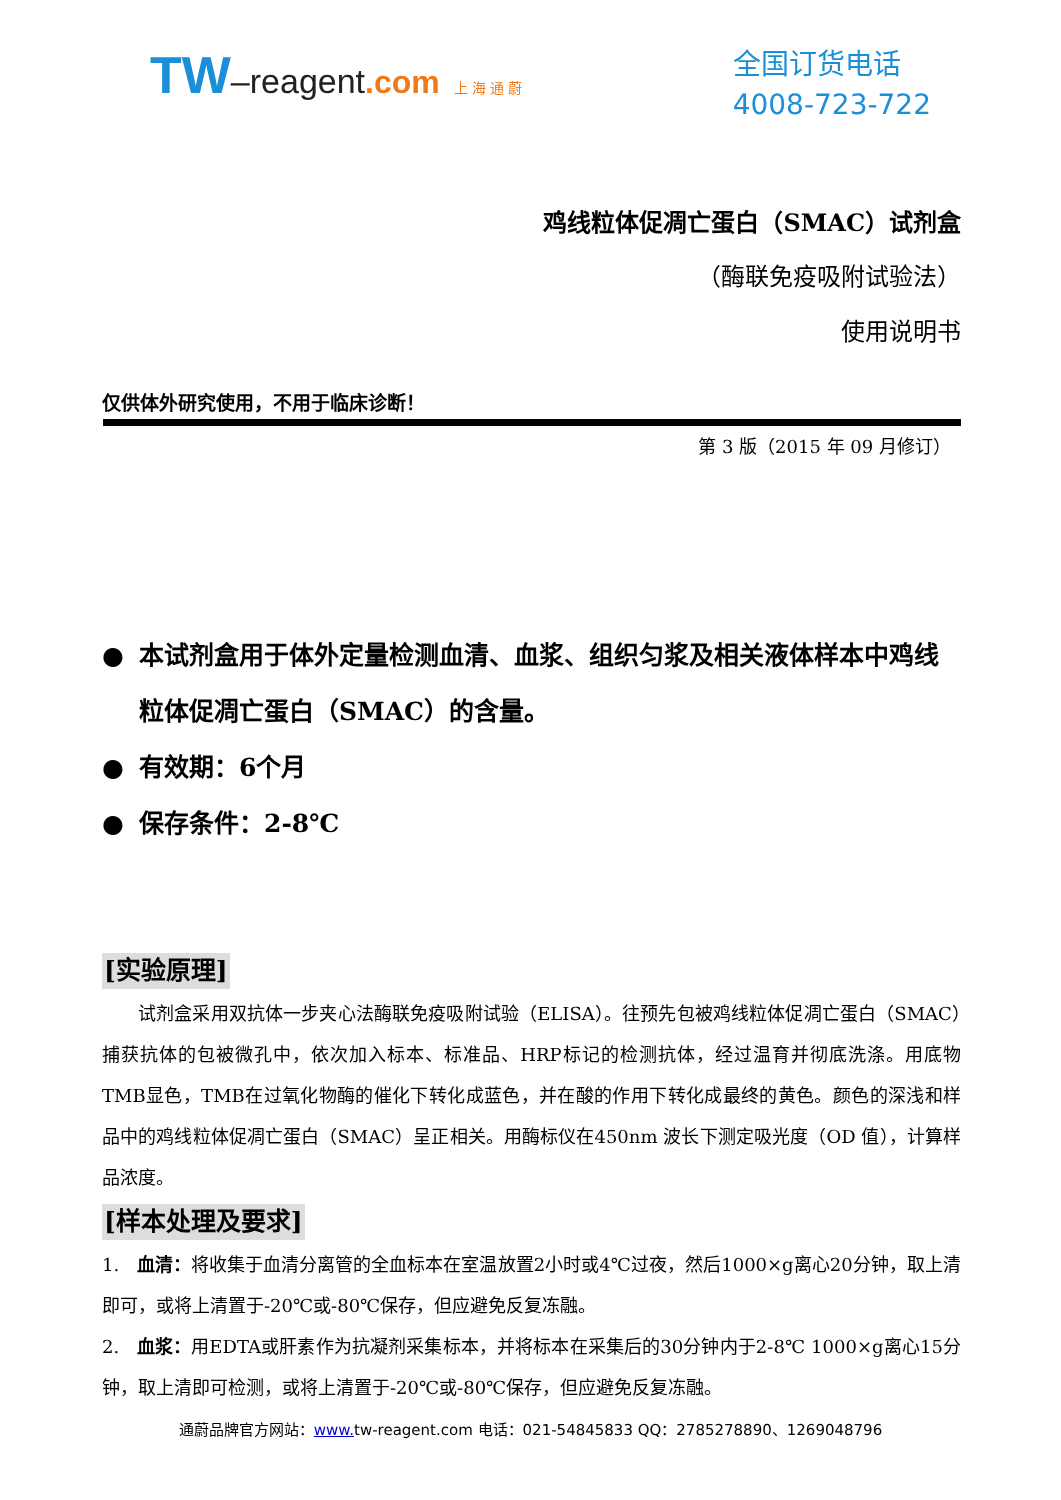TW–reagent.com 上 海 通 蔚
全国订货电话
4008-723-722
鸡线粒体促凋亡蛋白（SMAC）试剂盒
（酶联免疫吸附试验法）
使用说明书
仅供体外研究使用，不用于临床诊断！
第 3 版（2015 年 09 月修订）
● 本试剂盒用于体外定量检测血清、血浆、组织匀浆及相关液体样本中鸡线粒体促凋亡蛋白（SMAC）的含量。
● 有效期：6个月
● 保存条件：2-8℃
[实验原理]
试剂盒采用双抗体一步夹心法酶联免疫吸附试验（ELISA）。往预先包被鸡线粒体促凋亡蛋白（SMAC）捕获抗体的包被微孔中，依次加入标本、标准品、HRP标记的检测抗体，经过温育并彻底洗涤。用底物TMB显色，TMB在过氧化物酶的催化下转化成蓝色，并在酸的作用下转化成最终的黄色。颜色的深浅和样品中的鸡线粒体促凋亡蛋白（SMAC）呈正相关。用酶标仪在450nm 波长下测定吸光度（OD 值），计算样品浓度。
[样本处理及要求]
1. 血清：将收集于血清分离管的全血标本在室温放置2小时或4℃过夜，然后1000×g离心20分钟，取上清即可，或将上清置于-20℃或-80℃保存，但应避免反复冻融。
2. 血浆：用EDTA或肝素作为抗凝剂采集标本，并将标本在采集后的30分钟内于2-8℃ 1000×g离心15分钟，取上清即可检测，或将上清置于-20℃或-80℃保存，但应避免反复冻融。
通蔚品牌官方网站：www. tw-reagent.com 电话：021-54845833 QQ：2785278890、1269048796